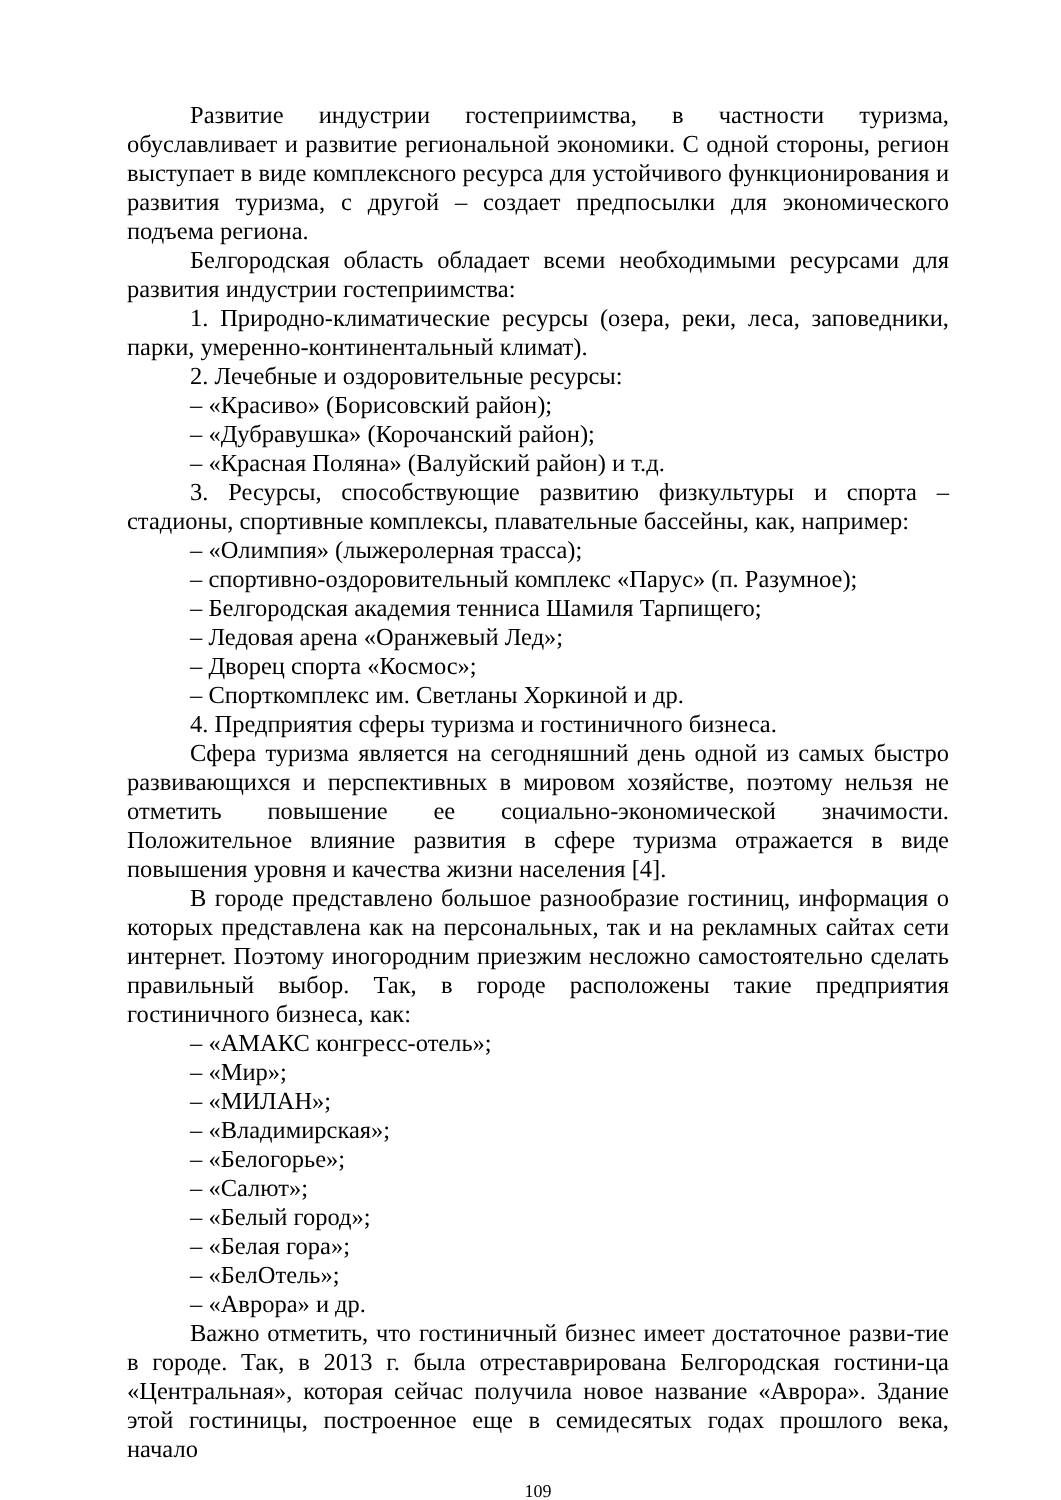Развитие индустрии гостеприимства, в частности туризма, обуславливает и развитие региональной экономики. С одной стороны, регион выступает в виде комплексного ресурса для устойчивого функционирования и развития туризма, с другой – создает предпосылки для экономического подъема региона.
Белгородская область обладает всеми необходимыми ресурсами для развития индустрии гостеприимства:
1. Природно-климатические ресурсы (озера, реки, леса, заповедники, парки, умеренно-континентальный климат).
2. Лечебные и оздоровительные ресурсы:
– «Красиво» (Борисовский район);
– «Дубравушка» (Корочанский район);
– «Красная Поляна» (Валуйский район) и т.д.
3. Ресурсы, способствующие развитию физкультуры и спорта –стадионы, спортивные комплексы, плавательные бассейны, как, например:
– «Олимпия» (лыжеролерная трасса);
– спортивно-оздоровительный комплекс «Парус» (п. Разумное);
– Белгородская академия тенниса Шамиля Тарпищего;
– Ледовая арена «Оранжевый Лед»;
– Дворец спорта «Космос»;
– Спорткомплекс им. Светланы Хоркиной и др.
4. Предприятия сферы туризма и гостиничного бизнеса.
Сфера туризма является на сегодняшний день одной из самых быстро развивающихся и перспективных в мировом хозяйстве, поэтому нельзя не отметить повышение ее социально-экономической значимости. Положительное влияние развития в сфере туризма отражается в виде повышения уровня и качества жизни населения [4].
В городе представлено большое разнообразие гостиниц, информация о которых представлена как на персональных, так и на рекламных сайтах сети интернет. Поэтому иногородним приезжим несложно самостоятельно сделать правильный выбор. Так, в городе расположены такие предприятия гостиничного бизнеса, как:
– «АМАКС конгресс-отель»;
– «Мир»;
– «МИЛАН»;
– «Владимирская»;
– «Белогорье»;
– «Салют»;
– «Белый город»;
– «Белая гора»;
– «БелОтель»;
– «Аврора» и др.
Важно отметить, что гостиничный бизнес имеет достаточное разви-тие в городе. Так, в 2013 г. была отреставрирована Белгородская гостини-ца «Центральная», которая сейчас получила новое название «Аврора». Здание этой гостиницы, построенное еще в семидесятых годах прошлого века, начало
109